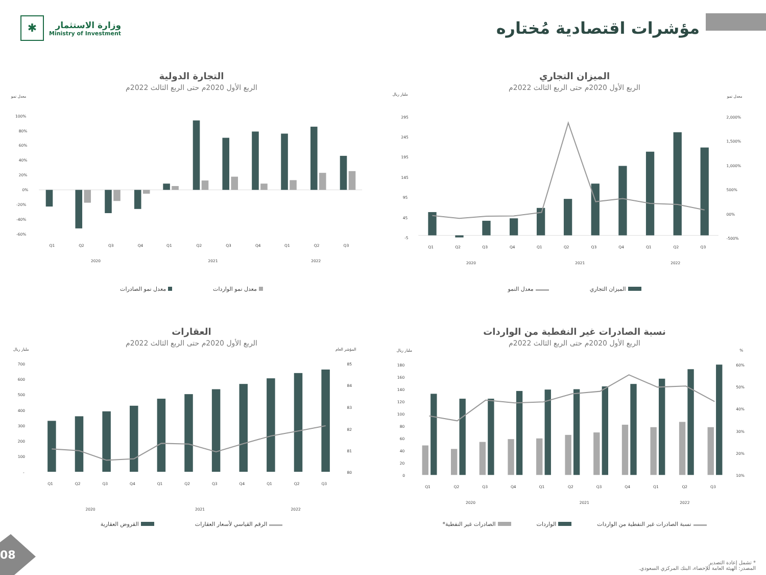مؤشرات اقتصادية مُختاره
✱
وزارة الاستثمار
Ministry of Investment
الميزان التجاري
الربع الأول 2020م حتى الربع الثالث 2022م
مليار ريال
معدل نمو
295
245
195
145
95
45
-5
2,000%
1,500%
1,000%
500%
00%
-500%
Q1
Q2
Q3
Q4
Q1
Q2
Q3
Q4
Q1
Q2
Q3
2020
2021
2022
الميزان التجاري معدل النمو
التجارة الدولية
الربع الأول 2020م حتى الربع الثالث 2022م
معدل نمو
100%
80%
60%
40%
20%
0%
-20%
-40%
-60%
Q1
Q2
Q3
Q4
Q1
Q2
Q3
Q4
Q1
Q2
Q3
2020
2021
2022
معدل نمو الواردات معدل نمو الصادرات
نسبة الصادرات غير النفطية من الواردات
الربع الأول 2020م حتى الربع الثالث 2022م
مليار ريال
%
180
160
140
120
100
80
60
40
20
0
60%
50%
40%
30%
20%
10%
Q1
Q2
Q3
Q4
Q1
Q2
Q3
Q4
Q1
Q2
Q3
2020
2021
2022
نسبة الصادرات غير النفطية من الواردات الواردات الصادرات غير النفطية*
العقارات
الربع الأول 2020م حتى الربع الثالث 2022م
مليار ريال
المؤشر العام
700
600
500
400
300
200
100
-
85
84
83
82
81
80
Q1
Q2
Q3
Q4
Q1
Q2
Q3
Q4
Q1
Q2
Q3
2020
2021
2022
الرقم القياسي لأسعار العقارات القروض العقارية
* تشمل إعادة التصدير
المصدر: الهيئة العامة للإحصاء، البنك المركزي السعودي.
08